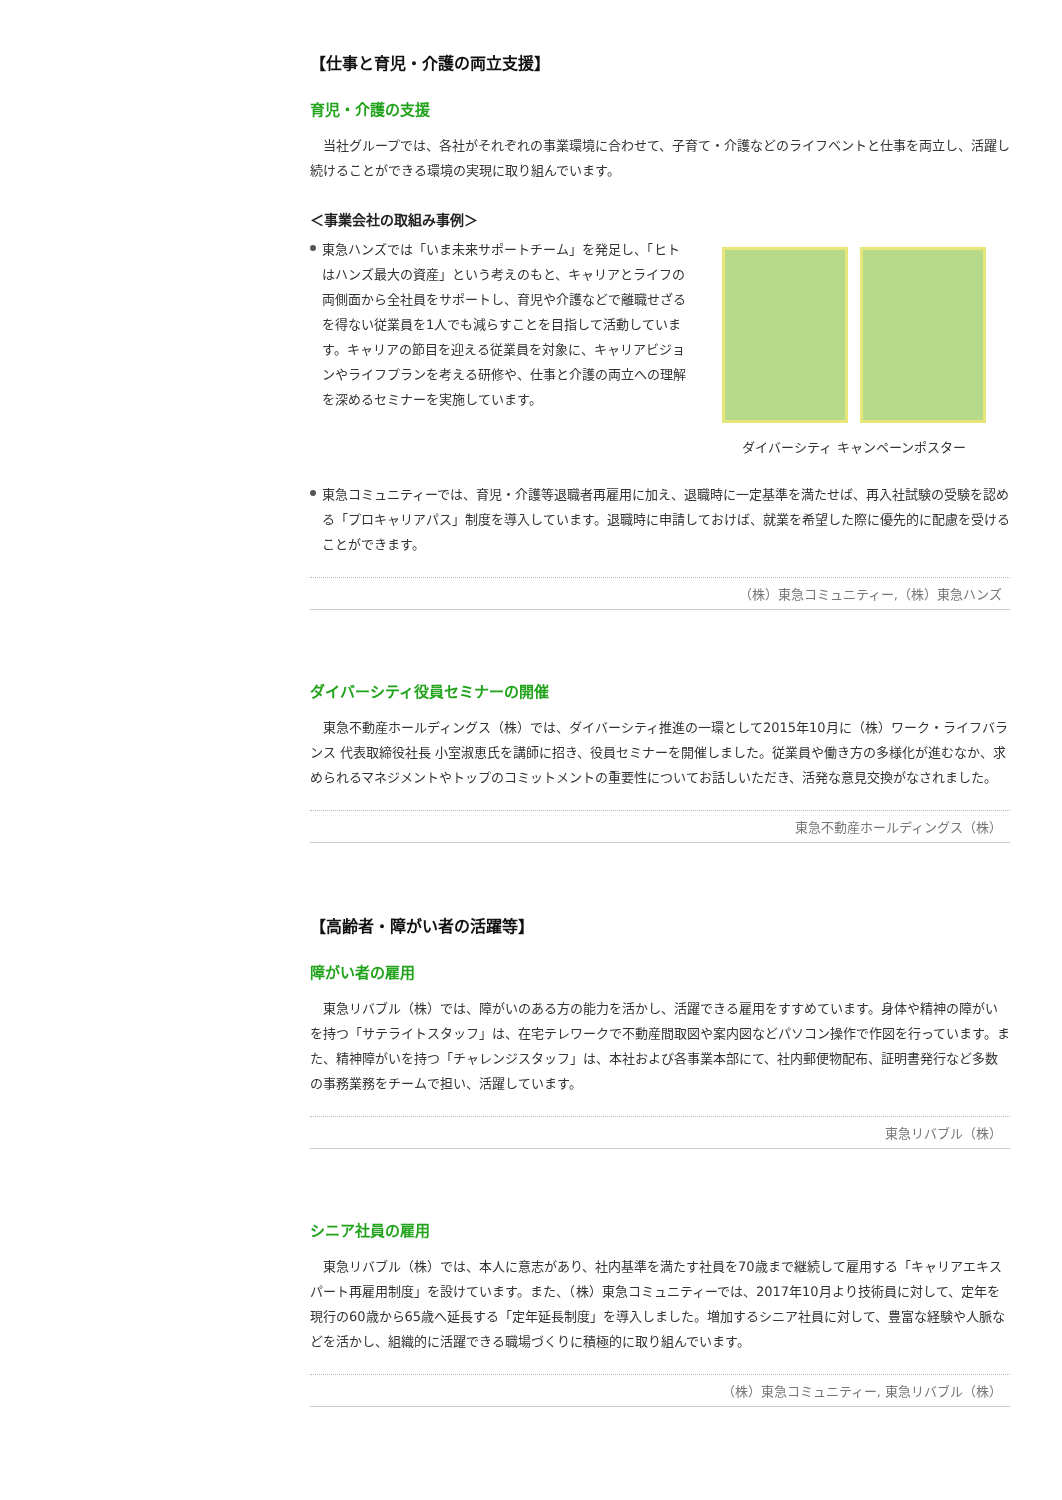【仕事と育児・介護の両立支援】
育児・介護の支援
当社グループでは、各社がそれぞれの事業環境に合わせて、子育て・介護などのライフベントと仕事を両立し、活躍し続けることができる環境の実現に取り組んでいます。
＜事業会社の取組み事例＞
東急ハンズでは「いま未来サポートチーム」を発足し、「ヒトはハンズ最大の資産」という考えのもと、キャリアとライフの両側面から全社員をサポートし、育児や介護などで離職せざるを得ない従業員を1人でも減らすことを目指して活動しています。キャリアの節目を迎える従業員を対象に、キャリアビジョンやライフプランを考える研修や、仕事と介護の両立への理解を深めるセミナーを実施しています。
ダイバーシティ キャンペーンポスター
東急コミュニティーでは、育児・介護等退職者再雇用に加え、退職時に一定基準を満たせば、再入社試験の受験を認める「プロキャリアパス」制度を導入しています。退職時に申請しておけば、就業を希望した際に優先的に配慮を受けることができます。
（株）東急コミュニティー,（株）東急ハンズ
ダイバーシティ役員セミナーの開催
東急不動産ホールディングス（株）では、ダイバーシティ推進の一環として2015年10月に（株）ワーク・ライフバランス 代表取締役社長 小室淑恵氏を講師に招き、役員セミナーを開催しました。従業員や働き方の多様化が進むなか、求められるマネジメントやトップのコミットメントの重要性についてお話しいただき、活発な意見交換がなされました。
東急不動産ホールディングス（株）
【高齢者・障がい者の活躍等】
障がい者の雇用
東急リバブル（株）では、障がいのある方の能力を活かし、活躍できる雇用をすすめています。身体や精神の障がいを持つ「サテライトスタッフ」は、在宅テレワークで不動産間取図や案内図などパソコン操作で作図を行っています。また、精神障がいを持つ「チャレンジスタッフ」は、本社および各事業本部にて、社内郵便物配布、証明書発行など多数の事務業務をチームで担い、活躍しています。
東急リバブル（株）
シニア社員の雇用
東急リバブル（株）では、本人に意志があり、社内基準を満たす社員を70歳まで継続して雇用する「キャリアエキスパート再雇用制度」を設けています。また、（株）東急コミュニティーでは、2017年10月より技術員に対して、定年を現行の60歳から65歳へ延長する「定年延長制度」を導入しました。増加するシニア社員に対して、豊富な経験や人脈などを活かし、組織的に活躍できる職場づくりに積極的に取り組んでいます。
（株）東急コミュニティー, 東急リバブル（株）